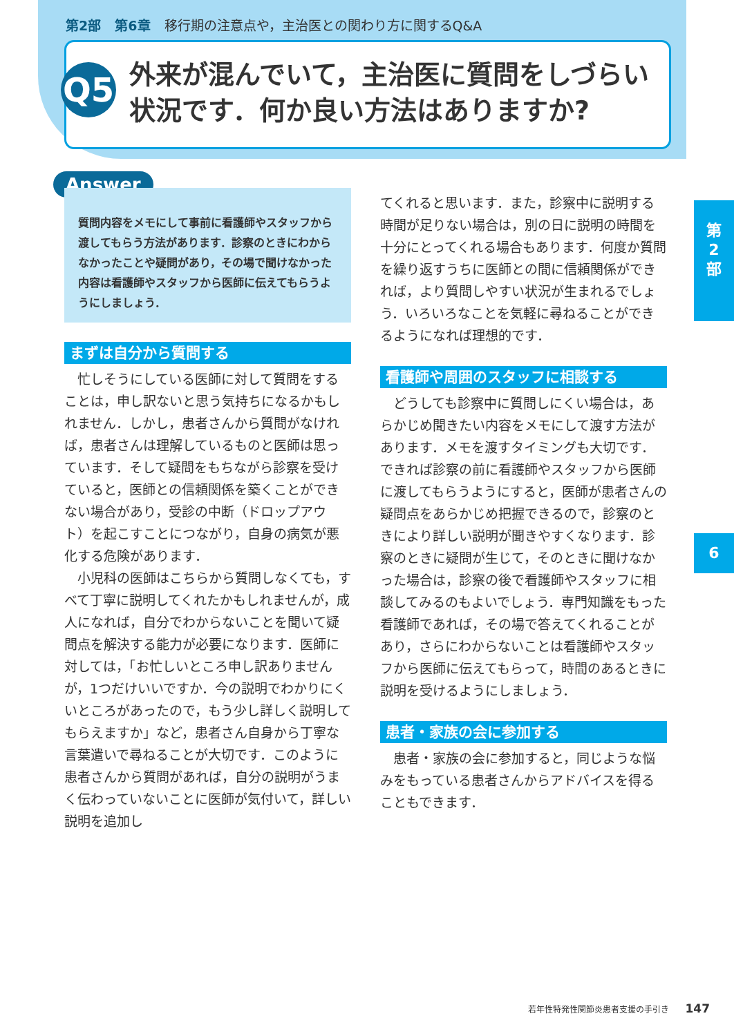第2部 第6章 移行期の注意点や，主治医との関わり方に関するQ&A
Q5
外来が混んでいて，主治医に質問をしづらい
状況です．何か良い方法はありますか?
Answer
質問内容をメモにして事前に看護師やスタッフから渡してもらう方法があります．診察のときにわからなかったことや疑問があり，その場で聞けなかった内容は看護師やスタッフから医師に伝えてもらうようにしましょう．
まずは自分から質問する
忙しそうにしている医師に対して質問をすることは，申し訳ないと思う気持ちになるかもしれません．しかし，患者さんから質問がなければ，患者さんは理解しているものと医師は思っています．そして疑問をもちながら診察を受けていると，医師との信頼関係を築くことができない場合があり，受診の中断（ドロップアウト）を起こすことにつながり，自身の病気が悪化する危険があります．
小児科の医師はこちらから質問しなくても，すべて丁寧に説明してくれたかもしれませんが，成人になれば，自分でわからないことを聞いて疑問点を解決する能力が必要になります．医師に対しては，「お忙しいところ申し訳ありませんが，1つだけいいですか．今の説明でわかりにくいところがあったので，もう少し詳しく説明してもらえますか」など，患者さん自身から丁寧な言葉遣いで尋ねることが大切です．このように患者さんから質問があれば，自分の説明がうまく伝わっていないことに医師が気付いて，詳しい説明を追加し
てくれると思います．また，診察中に説明する時間が足りない場合は，別の日に説明の時間を十分にとってくれる場合もあります．何度か質問を繰り返すうちに医師との間に信頼関係ができれば，より質問しやすい状況が生まれるでしょう．いろいろなことを気軽に尋ねることができるようになれば理想的です．
看護師や周囲のスタッフに相談する
どうしても診察中に質問しにくい場合は，あらかじめ聞きたい内容をメモにして渡す方法があります．メモを渡すタイミングも大切です．できれば診察の前に看護師やスタッフから医師に渡してもらうようにすると，医師が患者さんの疑問点をあらかじめ把握できるので，診察のときにより詳しい説明が聞きやすくなります．診察のときに疑問が生じて，そのときに聞けなかった場合は，診察の後で看護師やスタッフに相談してみるのもよいでしょう．専門知識をもった看護師であれば，その場で答えてくれることがあり，さらにわからないことは看護師やスタッフから医師に伝えてもらって，時間のあるときに説明を受けるようにしましょう．
患者・家族の会に参加する
患者・家族の会に参加すると，同じような悩みをもっている患者さんからアドバイスを得ることもできます．
第
2
部
6
若年性特発性関節炎患者支援の手引き　　147